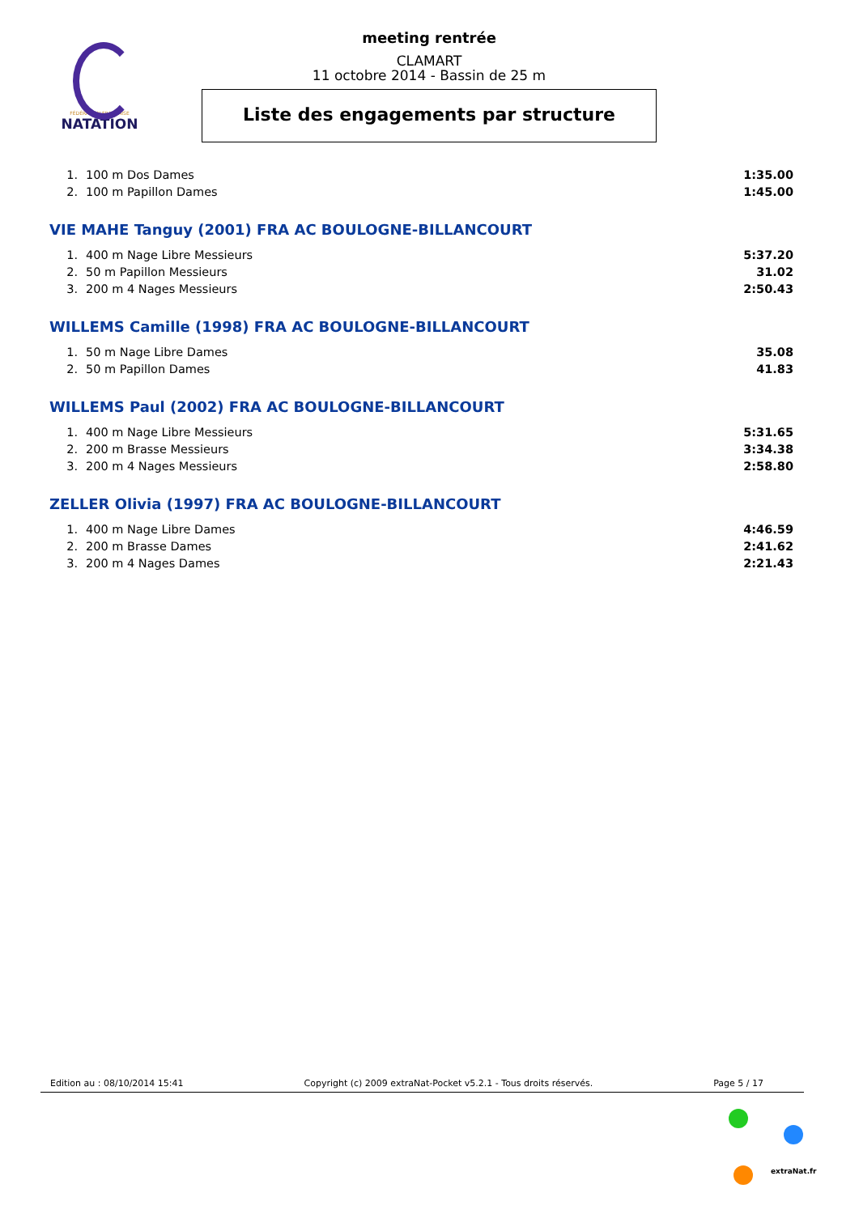FÉDÉRATION FRANÇAISE
NATATION
meeting rentrée
CLAMART
11 octobre 2014 - Bassin de 25 m
Liste des engagements par structure
| 1. | 100 m Dos Dames | 1:35.00 |
| 2. | 100 m Papillon Dames | 1:45.00 |
VIE MAHE Tanguy (2001) FRA AC BOULOGNE-BILLANCOURT
| 1. | 400 m Nage Libre Messieurs | 5:37.20 |
| 2. | 50 m Papillon Messieurs | 31.02 |
| 3. | 200 m 4 Nages Messieurs | 2:50.43 |
WILLEMS Camille (1998) FRA AC BOULOGNE-BILLANCOURT
| 1. | 50 m Nage Libre Dames | 35.08 |
| 2. | 50 m Papillon Dames | 41.83 |
WILLEMS Paul (2002) FRA AC BOULOGNE-BILLANCOURT
| 1. | 400 m Nage Libre Messieurs | 5:31.65 |
| 2. | 200 m Brasse Messieurs | 3:34.38 |
| 3. | 200 m 4 Nages Messieurs | 2:58.80 |
ZELLER Olivia (1997) FRA AC BOULOGNE-BILLANCOURT
| 1. | 400 m Nage Libre Dames | 4:46.59 |
| 2. | 200 m Brasse Dames | 2:41.62 |
| 3. | 200 m 4 Nages Dames | 2:21.43 |
Edition au : 08/10/2014 15:41 Copyright (c) 2009 extraNat-Pocket v5.2.1 - Tous droits réservés. Page 5 / 17
extraNat.fr